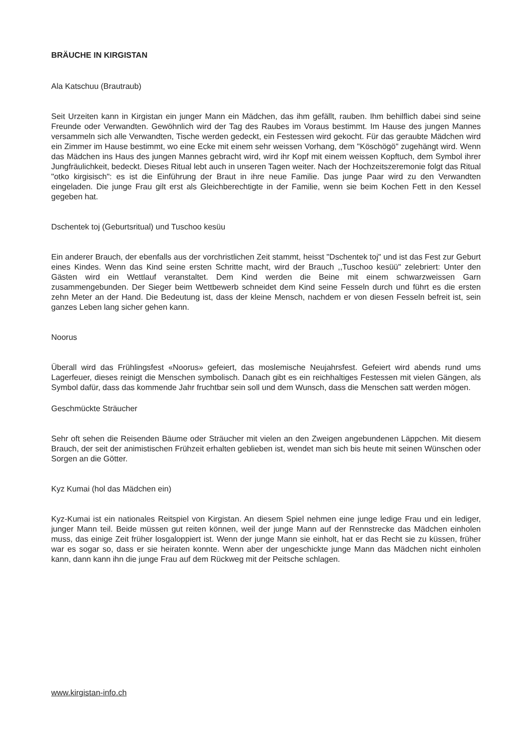BRÄUCHE IN KIRGISTAN
Ala Katschuu (Brautraub)
Seit Urzeiten kann in Kirgistan ein junger Mann ein Mädchen, das ihm gefällt, rauben. Ihm behilflich dabei sind seine Freunde oder Verwandten. Gewöhnlich wird der Tag des Raubes im Voraus bestimmt. Im Hause des jungen Mannes versammeln sich alle Verwandten, Tische werden gedeckt, ein Festessen wird gekocht. Für das geraubte Mädchen wird ein Zimmer im Hause bestimmt, wo eine Ecke mit einem sehr weissen Vorhang, dem "Köschögö" zugehängt wird. Wenn das Mädchen ins Haus des jungen Mannes gebracht wird, wird ihr Kopf mit einem weissen Kopftuch, dem Symbol ihrer Jungfräulichkeit, bedeckt. Dieses Ritual lebt auch in unseren Tagen weiter. Nach der Hochzeitszeremonie folgt das Ritual "otko kirgisisch": es ist die Einführung der Braut in ihre neue Familie. Das junge Paar wird zu den Verwandten eingeladen. Die junge Frau gilt erst als Gleichberechtigte in der Familie, wenn sie beim Kochen Fett in den Kessel gegeben hat.
Dschentek toj (Geburtsritual) und Tuschoo kesüu
Ein anderer Brauch, der ebenfalls aus der vorchristlichen Zeit stammt, heisst "Dschentek toj" und ist das Fest zur Geburt eines Kindes. Wenn das Kind seine ersten Schritte macht, wird der Brauch ,,Tuschoo kesüü" zelebriert: Unter den Gästen wird ein Wettlauf veranstaltet. Dem Kind werden die Beine mit einem schwarzweissen Garn zusammengebunden. Der Sieger beim Wettbewerb schneidet dem Kind seine Fesseln durch und führt es die ersten zehn Meter an der Hand. Die Bedeutung ist, dass der kleine Mensch, nachdem er von diesen Fesseln befreit ist, sein ganzes Leben lang sicher gehen kann.
Noorus
Überall wird das Frühlingsfest «Noorus» gefeiert, das moslemische Neujahrsfest. Gefeiert wird abends rund ums Lagerfeuer, dieses reinigt die Menschen symbolisch. Danach gibt es ein reichhaltiges Festessen mit vielen Gängen, als Symbol dafür, dass das kommende Jahr fruchtbar sein soll und dem Wunsch, dass die Menschen satt werden mögen.
Geschmückte Sträucher
Sehr oft sehen die Reisenden Bäume oder Sträucher mit vielen an den Zweigen angebundenen Läppchen. Mit diesem Brauch, der seit der animistischen Frühzeit erhalten geblieben ist, wendet man sich bis heute mit seinen Wünschen oder Sorgen an die Götter.
Kyz Kumai (hol das Mädchen ein)
Kyz-Kumai ist ein nationales Reitspiel von Kirgistan. An diesem Spiel nehmen eine junge ledige Frau und ein lediger, junger Mann teil. Beide müssen gut reiten können, weil der junge Mann auf der Rennstrecke das Mädchen einholen muss, das einige Zeit früher losgaloppiert ist. Wenn der junge Mann sie einholt, hat er das Recht sie zu küssen, früher war es sogar so, dass er sie heiraten konnte. Wenn aber der ungeschickte junge Mann das Mädchen nicht einholen kann, dann kann ihn die junge Frau auf dem Rückweg mit der Peitsche schlagen.
www.kirgistan-info.ch